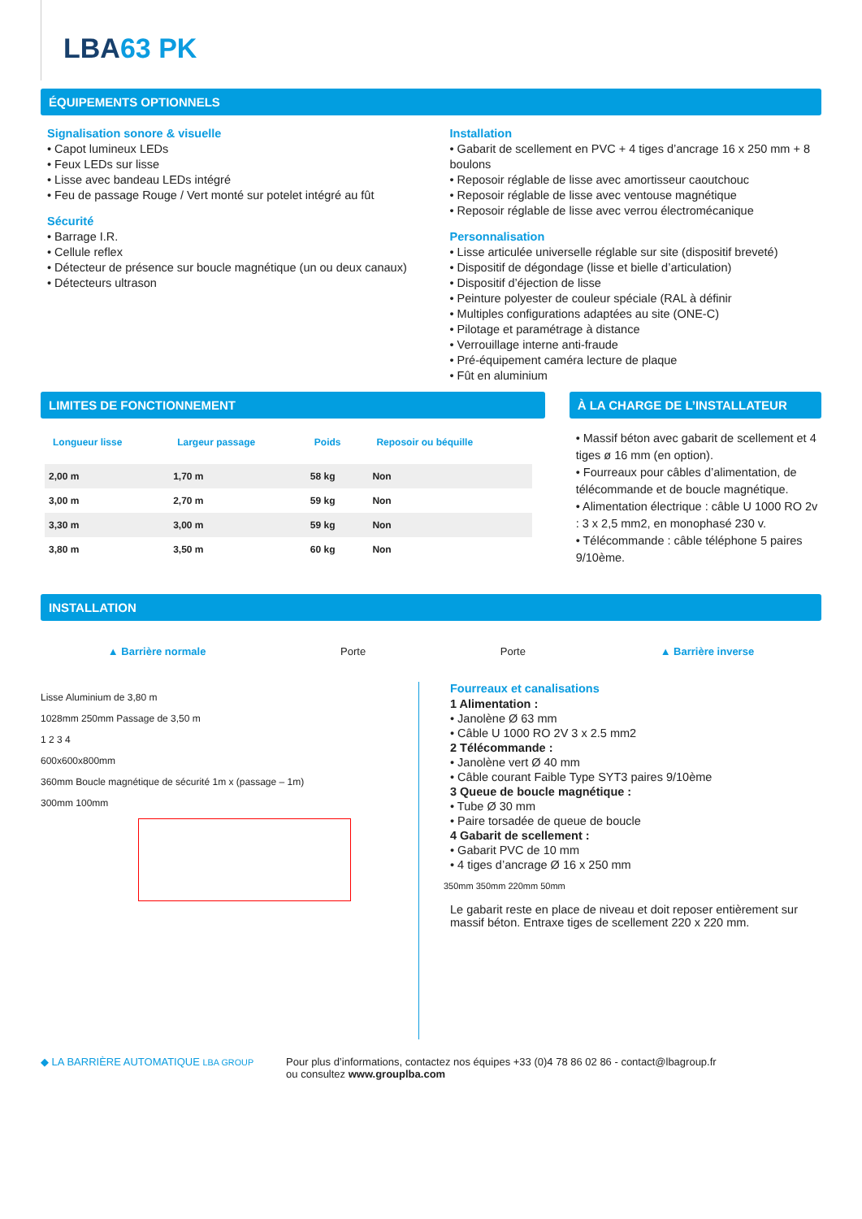LBA63 PK
ÉQUIPEMENTS OPTIONNELS
Signalisation sonore & visuelle
• Capot lumineux LEDs
• Feux LEDs sur lisse
• Lisse avec bandeau LEDs intégré
• Feu de passage Rouge / Vert monté sur potelet intégré au fût
Sécurité
• Barrage I.R.
• Cellule reflex
• Détecteur de présence sur boucle magnétique (un ou deux canaux)
• Détecteurs ultrason
Installation
• Gabarit de scellement en PVC + 4 tiges d’ancrage 16 x 250 mm + 8 boulons
• Reposoir réglable de lisse avec amortisseur caoutchouc
• Reposoir réglable de lisse avec ventouse magnétique
• Reposoir réglable de lisse avec verrou électromécanique
Personnalisation
• Lisse articulée universelle réglable sur site (dispositif breveté)
• Dispositif de dégondage (lisse et bielle d’articulation)
• Dispositif d’éjection de lisse
• Peinture polyester de couleur spéciale (RAL à définir
• Multiples configurations adaptées au site (ONE-C)
• Pilotage et paramétrage à distance
• Verrouillage interne anti-fraude
• Pré-équipement caméra lecture de plaque
• Fût en aluminium
LIMITES DE FONCTIONNEMENT
| Longueur lisse | Largeur passage | Poids | Reposoir ou béquille |
| --- | --- | --- | --- |
| 2,00 m | 1,70 m | 58 kg | Non |
| 3,00 m | 2,70 m | 59 kg | Non |
| 3,30 m | 3,00 m | 59 kg | Non |
| 3,80 m | 3,50 m | 60 kg | Non |
À LA CHARGE DE L’INSTALLATEUR
• Massif béton avec gabarit de scellement et 4 tiges ø 16 mm (en option).
• Fourreaux pour câbles d’alimentation, de télécommande et de boucle magnétique.
• Alimentation électrique : câble U 1000 RO 2v : 3 x 2,5 mm2, en monophasé 230 v.
• Télécommande : câble téléphone 5 paires 9/10ème.
INSTALLATION
▲ Barrière normale Porte Porte ▲ Barrière inverse
Lisse Aluminium de 3,80 m
1028mm 250mm Passage de 3,50 m
1 2 3 4
600x600x800mm
360mm Boucle magnétique de sécurité 1m x (passage – 1m)
300mm 100mm
Fourreaux et canalisations
1 Alimentation :
• Janolène Ø 63 mm
• Câble U 1000 RO 2V 3 x 2.5 mm2
2 Télécommande :
• Janolène vert Ø 40 mm
• Câble courant Faible Type SYT3 paires 9/10ème
3 Queue de boucle magnétique :
• Tube Ø 30 mm
• Paire torsadée de queue de boucle
4 Gabarit de scellement :
• Gabarit PVC de 10 mm
• 4 tiges d’ancrage Ø 16 x 250 mm
350mm 350mm 220mm 50mm
Le gabarit reste en place de niveau et doit reposer entièrement sur massif béton. Entraxe tiges de scellement 220 x 220 mm.
◆ LA BARRIÈRE AUTOMATIQUE LBA GROUP
Pour plus d’informations, contactez nos équipes +33 (0)4 78 86 02 86 - contact@lbagroup.fr
ou consultez www.grouplba.com